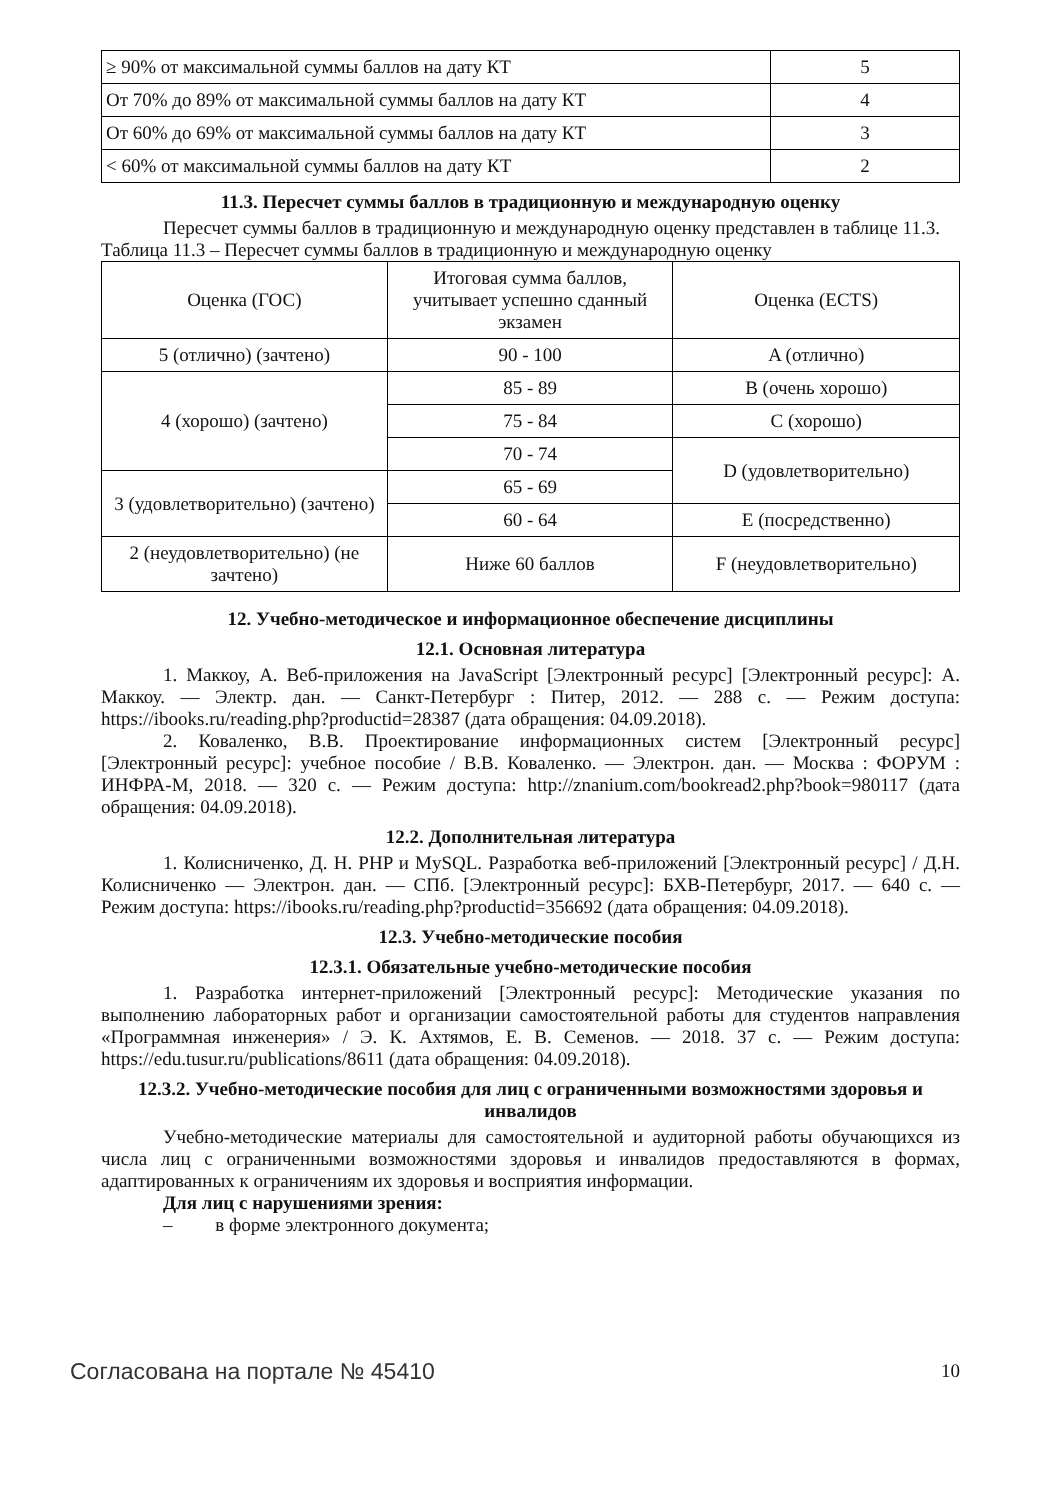| ≥ 90% от максимальной суммы баллов на дату КТ | 5 |
| От 70% до 89% от максимальной суммы баллов на дату КТ | 4 |
| От 60% до 69% от максимальной суммы баллов на дату КТ | 3 |
| < 60% от максимальной суммы баллов на дату КТ | 2 |
11.3. Пересчет суммы баллов в традиционную и международную оценку
Пересчет суммы баллов в традиционную и международную оценку представлен в таблице 11.3.
Таблица 11.3 – Пересчет суммы баллов в традиционную и международную оценку
| Оценка (ГОС) | Итоговая сумма баллов, учитывает успешно сданный экзамен | Оценка (ECTS) |
| 5 (отлично) (зачтено) | 90 - 100 | A (отлично) |
| 4 (хорошо) (зачтено) | 85 - 89 | B (очень хорошо) |
| | 75 - 84 | C (хорошо) |
| | 70 - 74 | D (удовлетворительно) |
| 3 (удовлетворительно) (зачтено) | 65 - 69 | |
| | 60 - 64 | E (посредственно) |
| 2 (неудовлетворительно) (не зачтено) | Ниже 60 баллов | F (неудовлетворительно) |
12. Учебно-методическое и информационное обеспечение дисциплины
12.1. Основная литература
1. Маккоу, А. Веб-приложения на JavaScript [Электронный ресурс] [Электронный ресурс]: А. Маккоу. — Электр. дан. — Санкт-Петербург : Питер, 2012. — 288 с. — Режим доступа: https://ibooks.ru/reading.php?productid=28387 (дата обращения: 04.09.2018).
2. Коваленко, В.В. Проектирование информационных систем [Электронный ресурс] [Электронный ресурс]: учебное пособие / В.В. Коваленко. — Электрон. дан. — Москва : ФОРУМ : ИНФРА-М, 2018. — 320 с. — Режим доступа: http://znanium.com/bookread2.php?book=980117 (дата обращения: 04.09.2018).
12.2. Дополнительная литература
1. Колисниченко, Д. Н. PHP и MySQL. Разработка веб-приложений [Электронный ресурс] / Д.Н. Колисниченко — Электрон. дан. — СПб. [Электронный ресурс]: БХВ-Петербург, 2017. — 640 с. — Режим доступа: https://ibooks.ru/reading.php?productid=356692 (дата обращения: 04.09.2018).
12.3. Учебно-методические пособия
12.3.1. Обязательные учебно-методические пособия
1. Разработка интернет-приложений [Электронный ресурс]: Методические указания по выполнению лабораторных работ и организации самостоятельной работы для студентов направления «Программная инженерия» / Э. К. Ахтямов, Е. В. Семенов. — 2018. 37 с. — Режим доступа: https://edu.tusur.ru/publications/8611 (дата обращения: 04.09.2018).
12.3.2. Учебно-методические пособия для лиц с ограниченными возможностями здоровья и инвалидов
Учебно-методические материалы для самостоятельной и аудиторной работы обучающихся из числа лиц с ограниченными возможностями здоровья и инвалидов предоставляются в формах, адаптированных к ограничениям их здоровья и восприятия информации.
Для лиц с нарушениями зрения:
– в форме электронного документа;
Согласована на портале № 45410 10